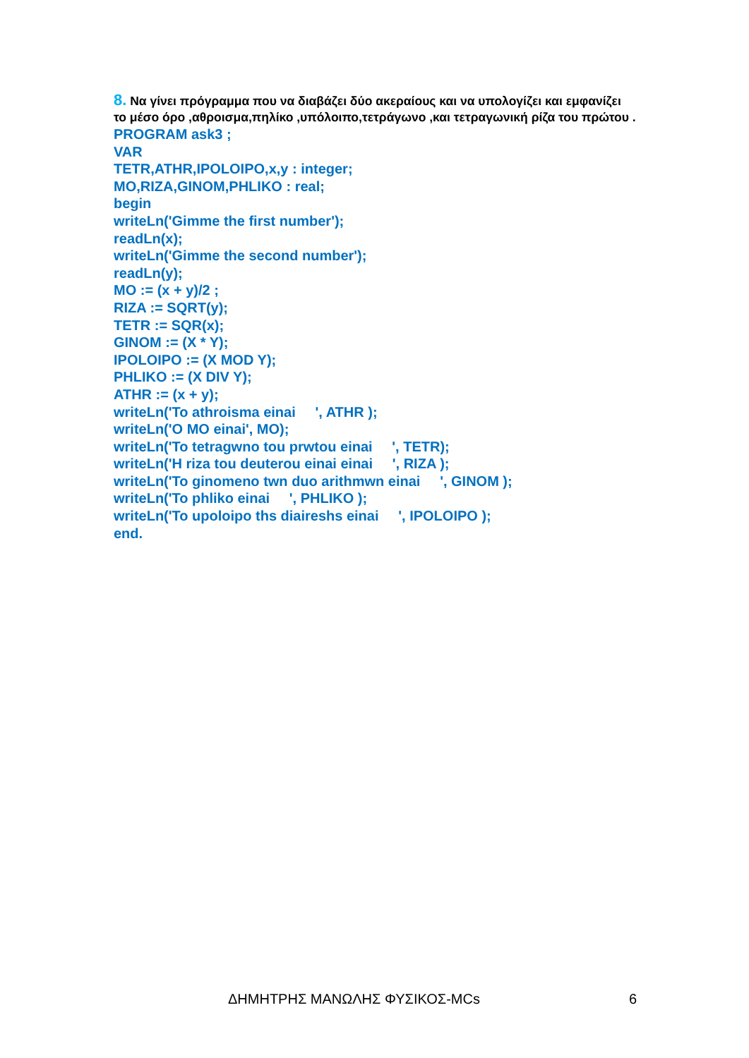8. Να γίνει πρόγραμμα που να διαβάζει δύο ακεραίους και να υπολογίζει και εμφανίζει το μέσο όρο ,αθροισμα,πηλίκο ,υπόλοιπο,τετράγωνο ,και τετραγωνική ρίζα του πρώτου .
PROGRAM ask3 ; VAR TETR,ATHR,IPOLOIPO,x,y : integer; MO,RIZA,GINOM,PHLIKO : real; begin writeLn('Gimme the first number'); readLn(x); writeLn('Gimme the second number'); readLn(y); MO := (x + y)/2 ; RIZA := SQRT(y); TETR := SQR(x); GINOM := (X * Y); IPOLOIPO := (X MOD Y); PHLIKO := (X DIV Y); ATHR := (x + y); writeLn('To athroisma einai ', ATHR ); writeLn('O MO einai', MO); writeLn('To tetragwno tou prwtou einai ', TETR); writeLn('H riza tou deuterou einai einai ', RIZA ); writeLn('To ginomeno twn duo arithmwn einai ', GINOM ); writeLn('To phliko einai ', PHLIKO ); writeLn('To upoloipo ths diaireshs einai ', IPOLOIPO ); end.
ΔΗΜΗΤΡΗΣ ΜΑΝΩΛΗΣ ΦΥΣΙΚΟΣ-MCs 6